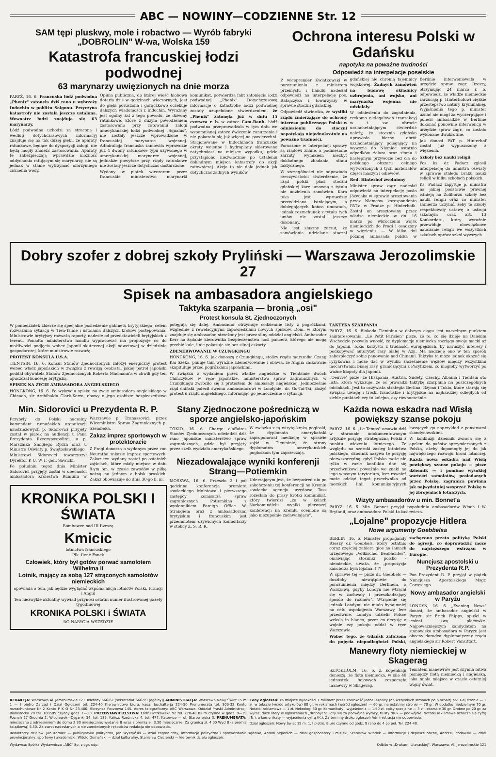ABC — NOWINY—CODZIENNE Str. 12
SAM tępi pluskwy, mole i robactwo — Wyrób fabryki „DOBROLIN" W-wa, Wolska 159
Katastrofa francuskiej łodzi podwodnej
63 marynarzy uwięzionych na dnie morza
PARYŻ, 16. 6. Francuska łódź podwodna „Phenix" zatonęła dziś rano u wybrzeży Indochin w pobliżu Saigonu. Przyczyna katastrofy nie została jeszcze ustalona. Wewnątrz łodzi znajduje się 63 marynarzy.
Łódź podwodna uchodzi za straconą i według dotychczasowych informacyj znajduje się na tak dużej głębi, że aparaty ratunkowe, będące do dyspozycji załogi, nie będą mogły znaleźć zastosowania. Aparaty te zabezpieczają wprawdzie możność oddychania ratującym się marynarzy, nie są jednak w stanie wytrzymać olbrzymiego ciśnienia wody.
Opinia publiczna, do której wieść hiobowa dotarła dziś w godzinach wieczornych, jest do głębi poruszona i gorączkowo oczekuje dalszych wiadomości z Indochin. Wyrażany jest ogólny żal z tego powodu, że dzwony ratunkowe, które z dużym powodzeniem zastosowano przy ratowaniu załogi amerykańskiej łodzi podwodnej „Squalus", nie zostały jeszcze wprowadzone w francuskiej marynarce wojennej. Admiralicja francuska zamówiła wprawdzie już 4 dwony ratunkowe typu używanego w amerykańskiej marynarce wojennej, jednakże powyższe przy rządy ratunkowe nie zostały jeszcze dotychczas dostarczone.
Wydany w piątek wieczorem przez francuskie ministerstwo marynarki komunikat, potwierdza fakt zatonięcia łodzi podwodnej „Phenix". Dotychczasową informacje o katastrofie łodzi podwodnej zostały uzupełnione stwierdzeniem, że „Phenix" zatonęła już w dniu 15 czerwca r. b. w zatoce Cam-Ranh. Łódź podwodna prze­prowadzała w tym dniu we wspomnianej zatoce ćwiczenie zanurzenia i nie pokazała się już więcej na powierzchni. Stacjonowane w Indochinach francuskie okręty wojenne i hydroplany skierowano natychmiast na miejsce wypadku, gdzie przystąpiono niezwłocznie po ustaleniu dokładnym miejsca katastrofy do akcji ratowniczej. Akcja ta nie dała jednak jak dotychczas żadnych wyników.
Ochrona interesu Polski w Gdańsku
napotyka na poważne trudności
Odpowiedź na interpelacje poselskie
P. wicepremier Kwiatkowski w porozumieniu z ministrem przemysłu i handlu nadesłał odpowiedź na interpelację pos. Ratajczyka i towarzyszy w sprawie stoczni gdańskiej.
Odpowiedź stwierdza, że wysiłki rządu zmierzające do ochrony interesu publicznego Polski w odniesieniu do stoczni napotykają niejednokrotnie na poważne trudności.
Poruszone w interpelacji sprawy są rządowi znane, a podniesione zarzuty wymikiem niezbyt dokładnego zbadania stanu faktycznego.
W szczególności nie odpowiada rzeczywistości stwierdzenie, że rząd polski płaci stoczni gdańskiej karę umowną z tytułu nie udzielenia zamówień. Kara taka jest wprawdzie przewidziana istniejącym, a dobiegających końca umowach, jednak rozrachunek z tytułu tych umów nie został jeszcze dokonany.
Nie jest słuszny zarzut, że zamówienia udzielane stoczni gdańskiej nie chronią tajemnicy wojskowej. Żadnych zamówień na budowę składnicy uzbrojenia, ani wojsko, ani marynarka wojenna nie udzielały.
W odniesieniu do zagadnienia, rzekomo nielegalnych tranzakcyj w t. zw. obrocie uszlachetniającym stwierdzić należy, że stocznia gdańska uprawiała bierny obrót uszlachetniający polegający na wywozie do Niemiec ostatnio odpadków żelaza oraz złomu i następnym przywozie bez cła do polskiego obszaru celnego wytworzonych z tych materiałów części maszyn i odlewów.
Red. Hinterhof zwolniony
Minister spraw zagr. nadesłał odpowiedź na interpelację posła Jóźwiaka w sprawie aresztowania przez Niemców korespondenta PAT-a w Pradze p. Hinterhofa. Został on aresztowany przez władze niemieckie w dn. 16 marca po wkroczeniu wojsk niemieckich do Pragi i osadzony w więzieniu. — W kilka dni później ambasada polska w Berlinie interweniowała w urzędzie spraw zagr. Rzeszy, otrzymując 24 marca r. b. odpowiedź, że władze niemieckie zarzucają p. Hinterhofowi ciężkie przestępstwo natury kryminalnej. Wyjaśnienia tego p. minister uznać nie mógł za wyczerpujące i polecił ambasadzie w Berlinie dokonać ponownie interwencji w urzędzie spraw zagr., co zostało wykonane dwukrotnie.
Jak donosi PAT p. Hinterhof został już wypuszczony z więzienia.
Szkoły bez nauki religii
Pos. ks. dr. Padacz zgłosił interpelację do ministra oświaty w sprawie stałego braku nauki religii w kilku szkołach polskich.
Ks. Padacz zapytuje p. ministra na jakiej podstawie prawnej istnieją na Żoliborzu szkoły bez nauki religii oraz co minister zamierza uczynić, żeby te szkoły respektowały ustawę o ustroju szkolnym oraz art. 13 Konkordatu, który wyraźnie przewiduje obowiązkowe nauczanie religii we wszystkich szkołach oprócz szkół wyższych.
Dobry szofer z dobrej szkoły Pryliński — Warszawa Jerozolimskie 27
Spisek na ambasadora angielskiego
Taktyka szarpania — bronią „osi"
Protest konsula St. Zjednoczonych
W poniedziałek zbierze się specjalne posiedzenie gabinetu brytyjskiego, celem rozważania sytuacji w Tien-Tsinie i ustalania dalszych kroków postępowania. Ministrowie brytyjscy rozważą raporty, nadesłe od przedstawicieli brytyjskich z terenu. Ponadto ministerstwo handlu wypracować ma propozycje co do możliwości podjęcia wobec Japonii skutecznej akcji odwetowej w dziedzinie gospodarczej, które ministrowie rozważą.
PROTEST KONSULA U.S.A.
TIENTSIN, 16. 6. Konsul Stanów Zjednoczonych założył energiczny protest wobec władz japońskich w związku z rewizją osobistą, jakiej patrol japoński poddał obywatela Stanów Zjednoczonych Roberta Macmann'a w chwili gdy ten opuszczał koncesję brytyjską.
SPISEK NA ŻYCIE AMBASADORA ANGIELSKIEGO
HONGKONG, 16. 6. Po wykryciu spisku na życie ambasadora angielskiego w Chinach, sir Archibalda Clark-Kerra, obawy o jego osobiste bezpieczeństwo potęgują się dalej. Ambasador otrzymuje codziennie listy z pogróżkami, względnie z rewelacyjnymi zapowiedziami nowych spisków. Dom, w którym znajduje się ambasador, strzeżony jest przez silny oddział angielski. Ambasador Kerr na żądanie kierownika bezpieczeństwa nosi pancerz, którego nie mogą przebić kule, i nie pokazuje się bez silnej eskorty.
ZDENERWOWANIE W CZUNGKINGU
HONGKONG, 16. 6. Jak donoszą z Czungkingu, stolicy rządu marszałka Czang Kai Szeka, panuje tam wyraźne zdenerwowanie i obawa, że Anglia całkowicie skapituluje przed pogróżkami japońskimi.
W związku z wydaniem przez władze angielskie w Tientsinie dwóch Chińczyków w ręce japońskie, ministerstwo spraw zagranicznych w Czungkingu zwróciło się z protestem do ambasady angielskiej. Jednocześnie rząd chiński polecił swemu ambasadorowi w Londynie, dr. Go-Tai-Tsi, złożyć protest u rządu angielskiego, informując go jednocześnie o sytuacji.
TAKTYKA SZARPANIA
PARYŻ, 16. 6. Blokada Tientsinu w dalszym ciągu jest naczelnym punktem zainteresowania. „Le Petit Parisien" pisze, że to, co się dzieje na Dalekim Wschodzie pozwala wnosić, że dyplomacja niemiecka rozciąga swoje macki aż do Japonii. Tokio korzysta z trudności europejskich, by narusżyć interesy i podkopywać autorytet rasy białej w Azji. Ma nadzieję ono w ten sposób zabezpieczyć sobie panowanie nad Chinami. Taktyka ta może jednak okazać się ryzykowna i może dać w wyniku zacieśnienie węzłów między wszystkimi mocarstwami białej rasy, graniczącymi z Pacyfikiem, co mogłoby wytworzyć po ważne kłopoty dla Japonii.
„Oeuvre" pisze, że Hiszpania, Austria, Sudety, Czechy, Albania i Tientsin oto lista, która wykazuje, że oś prowadzi taktykę szarpania na poszczególnych odcinkach. Jest to oczywista strategia Berlina, Rzymu i Tokio, które starają się związać uwagę i troski francuskie i brytyjskie na najbardziej odległych od siebie punktach czy to kolejno, czy równocześnie.
Min. Sidorovici u Prezydenta R. P.
Przybyły do Polski naczelny komendant rumuńskich organizacji młodzieżowych p. Sidorovici przyjęty został w piątek na audiencji u Pana Prezydenta Rzeczypospolitej, u p. Marszałka Śmigłego Rydza oraz u Ministra Oświaty p. Świętosławskiego.
Ministrowi Sidorovici towarzyszył Dyrektor P. U. W. F. gen. Sawicki.
Po południu tegoż dnia Minister Sidorovici przyjęty został w obecności ambasadora Królestwa Rumunii w Warszawie p. Tranassovici, przez Wiceministra Spraw Zagranicznych p. Szembeka.
Zakaz imprez sportowych w protektoracie
Z Pragi donoszą o wydanym przez von Neuratha zakazie imprez sportowych. Zakaz ten wydany został po ostatnich zajściach, które miały miejsce w dniu 8-ym bm. w czasie zawodów w piłkę nożną na jednym z boisk praskich. Zakaz obowiązuje do dnia 30-go b. m.
KRONIKA POLSKI I ŚWIATA
Bombowce nad III Rzeszą
Kmicic
lotnictwa francuskiego
Płk. René Fonck
Człowiek, który był gotów porwać samolotem Wilhelma II
Lotnik, mający za sobą 127 strąconych samolotów niemieckich
opowiada o tem, jak będzie wyglądać wspólna akcja lotnictw Polski, Francji i Anglii
Ten niezwykle aktualny wywiad przynosi ostatni numer ilustrowanej gazety tygodniowej
KRONIKA POLSKI i ŚWIATA
DO NABYCIA WSZĘDZIE
Stany Zjednoczone pośredniczą w sporze angielsko-japońskim
TOKIO, 16. 6. Charge d'affaires Stanów Zjednoczonych odwiedził dziś rano japońskie ministerstwo spraw zagranicznych, gdzie był przyjęty przez szefa wydziału amerykańskiego.
W związku z tą wizytą krążą pogłoski, że dyplomata amerykański zaproponował mediację w sprawie zajść w Tientsinie, że strony dyplomatów amerykańskich pogłoskom tym zaprzeczają.
Niezadowalające wyniki konferenji Strang—Potiemkin
MOSKWA, 16. 6. Przeszło 2 i pół godzinna konferencja premiera sowieckiego Mołotowa i pierwszego zastępcy komisarza spraw zagranicznych Potiemkina z wysłannikiem Foreign Office W. Strangiem oraz z ambasadorami brytyjskim i francuskim jest przedmiotem ożywionych komentarzy w stolicy Z. S. R. R.
Uderzającym jest, że bezpośred nio po zakończeniu tej konferencji na Kremlu sowiecka agencja urzędowa Tass rozesłała do prasy krótki komunikat, który twierdzi „że w kołach Narkomindiełu wyniki pierwszej konferencji na Kremlu ocenione są jako niezupełnie zadawalające".
Każda nowa eskadra nad Wisłą powiększy szanse pokoju
PARYŻ, 16. 6. „Le Temps" omawia dziś w starannie udokumentowanym artykule pozycję strategiczną Polski z punktu widzenia lotniczego. Ze względu na szeroki zasięg lotnictwa polskiego, dziennik nazywa tę pozycję pierwszorzędną, gdyż Polska może nie tylko w razie konfliktu dać się przeciwnikowi poważnie we znaki na jego własnym terytorium, lecz również może odciąć tegoż przeciwnika od morskich linii komunikacyjnych łączących go naprzykład z państwami skandynawskimi.
W konkluzji dziennik zwraca się z apelem do państw sprzymierzonych z Polską, ażeby dopomogły jej do jak największego rozwoju broni lotniczej. Każda nowa eskadra nad Wisłą powiększy szanse pokoju — pisze dziennik — i pomimo wysokiej wartości samolotów, posiadanych przez Polskę, zagranica powinna jak najwydatniej wesprzeć Polskę w jej zbrojeniach lotniczych.
Wizyty ambasadorów u min. Bonnet'a
PARYŻ, 16. 6. Min. Bonnet przyjął popołudniu ambasadorów Włoch i W. Brytanii, oraz ambasadora Polski Łukasiewicza.
„Lojalne" propozycje Hitlera
Nowe argumenty Goebbelsa
BERLIN, 16. 6. Minister propagandy Rzeszy dr. Goebbels, który ostatnio coraz częściej zabiera głos na łamach urzędowego „Völkischer Beobachter", omawiając stosunki polsko - niemieckie, uważa, że „propozycja kanclerza była lojalna. (!?)
W sprawie tej — pisze dr. Goebbels — doszłoby niewątpliwie do porozumienia między Berlinem, a Warszawą, gdyby Londyn nie wtrącał się w zuchwały i przeszkadzający sposób do rozmów". Wtrącenie się jednak Londynu nie miało bynajmniej na celu uspokojenia Warszawy, lecz przeciwnie. Londyn udzielił Polsce weksla in blanco, przez co decyzję o wojnie czy pokoju oddał w ręce Warszawie.
Wobec tego, że Gdańsk zaliczono do pojęcia niepodległości Polski, zachęcono przeto politykę Polski do agresji, co doprowadzić może do najcięższego wstrząsu w Europie.
Nuncjusz apostolski u Prezydenta R.P.
Pan Prezydent R. P. przyjął w piątek Nuncjusza Apostolskiego Msgr. Cortesiego.
Nowy ambasador angielski w Paryżu
LONDYN, 16. 6. „Evening News" donosi, że ambasador angielski w Paryżu sir Erick Phipps, opuści w jesieni swą placówkę. Najpoważniejszym kandydatem na stanowisko ambasadora w Paryżu jest obecny doradca dyplomatyczny rządu angielskiego sir Robert Vansittart.
Manewry floty niemieckiej w Skagerag
SZTOKHOLM, 16. 6. Z Kopenhagi donoszą, że flota niemiecka, w sile 40 jednostek bojowych rozpoczęła manewry w Skagerag.
Tematem manewrów jest silynna bitwa pomiędzy flotą niemiecką i angielską, jaka miała miejsce w czasie ostatniej wojny świat.
REDAKCJA: Warszawa Al. Jerozolimskie 121 Telefony 666-62 (sekretariat 666-99 (ogólny)) ADMINISTRACJA: Warszawa Nowy Świat 15 m 1 — I piętro Zarząd i Dział Ogłoszeń tel. 224-40 Kierownictwo biura, kasa, buchalterja 224-50 Prenumerata tel. 309-32 Konto rozrachunkowe Nr 2 Konto P K O Nr 23.400. Skrzynka Pocztowa 145. Adres telegraficzny: ABC Warszawa. Oddział Praski Administracji Białostocka 20 tel. 100505 czynny godz. 1—20. PRZEDSTAWICIELSTWA: Łódź Piotrkowska 92 tel. 278-48 Biuro czynne w godz. 9—19 Poznań 27 Grudnia 2. Włocławek—Cyganki 34, tel. 135, Kalisz, Rzeźnicka 4, tel. 477, Katowice — ul. Starowiejska 3. PRENUMERATA: miesięczna z odniesieniem do domu 2.30 miesięcznie; wydanie B wraz z premią zł. 3.30 miesięcznie. Za granicą zł. 4.00 Wyd B (z premią książkową) 5.50. Za zwrot nadesłanych a nie zamówionych rękopisów redakcja nie odpowiada.
Ceny ogłoszeń: za miejsce wysokości 1 milimetr przez szerokość jednej szpalty (na wszystkich stronach po 6 szpalt) na: 1-ej stronie — 1 zł. w tekście (wśród artykułów) 80 gr. w reklamach (wśród ogłoszeń) — 60 gr. na ostatniej stronie — 70 gr. W dodatku niedzielnym 70 gr. Notatki reklamowe — 1 zł. Nekrologi 30 gr. Komunikaty i wyjaśnienia — 1.50 zł. opisy specjalne — 3 zł. lekarskie 30 gr. Drobne po 20 gr. za wyraz, duże litery w ogłoszeniach „drobnych" liczy się za podwójne wyrazy, tłusty druk — podwójnie. Notatki reklamowe oznacza się cyfrą (N.), a komunikaty — wyjaśnienia cyfrą (K.). Za terminy druku ogłoszeń Administracja nie odpowiada.
Dział ogłoszeń: Nowy Świat 15 m. 1, I piętro. Biuro czynne od godz. 9 rano do 4 po poł. Tel. 224-40.
Redaktorzy działów: Jan Korolec — publicystyka polityczna, Jan Wyszyński — dział zagraniczny, informacje polityczne i sprawozdania sądowe, Antoni Szperlich — dział gospodarczy i miejski, Stanisław Włodek — informacje i depesze nocne, Andrzej Płodowski — dział prowincjonalny, sportowy i akademicki, Witold Domański — dział kulturalny, Stanisław Ciecierski — kierownik działu ogłoszeń.
Wydawca: Spółka Wydawnicza „ABC" Sp. z ogr. odp.
Odbito w „Drukarni Literackiej", Warszawa, Al. Jerozolimskie 121